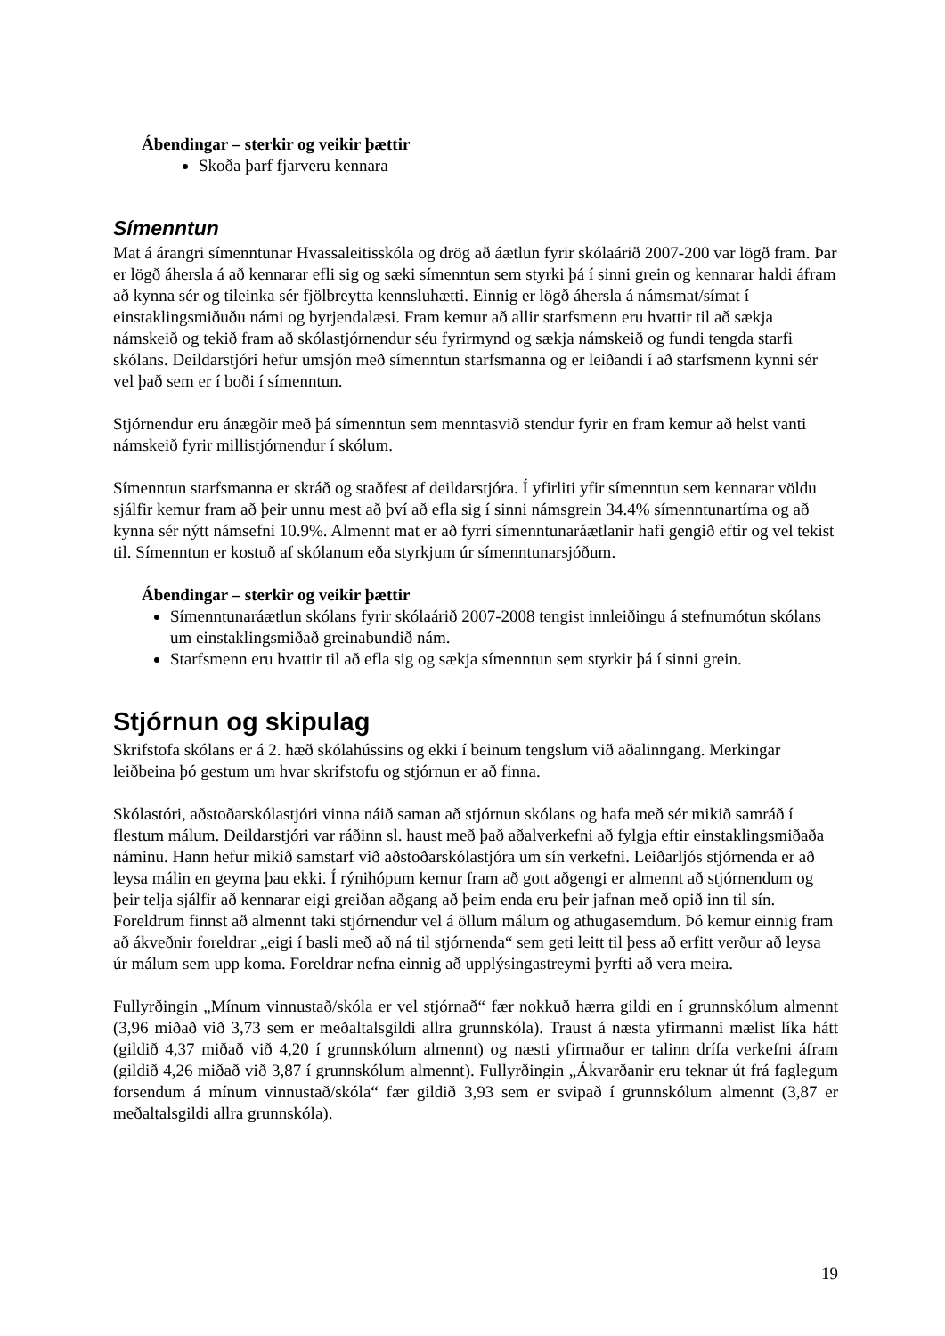Ábendingar – sterkir og veikir þættir
Skoða þarf fjarveru kennara
Símenntun
Mat á árangri símenntunar Hvassaleitisskóla og drög að áætlun fyrir skólaárið 2007-200 var lögð fram. Þar er lögð áhersla á að kennarar efli sig og sæki símenntun sem styrki þá í sinni grein og kennarar haldi áfram að kynna sér og tileinka sér fjölbreytta kennsluhætti. Einnig er lögð áhersla á námsmat/símat í einstaklingsmiðuðu námi og byrjendalæsi. Fram kemur að allir starfsmenn eru hvattir til að sækja námskeið og tekið fram að skólastjórnendur séu fyrirmynd og sækja námskeið og fundi tengda starfi skólans. Deildarstjóri hefur umsjón með símenntun starfsmanna og er leiðandi í að starfsmenn kynni sér vel það sem er í boði í símenntun.
Stjórnendur eru ánægðir með þá símenntun sem menntasvið stendur fyrir en fram kemur að helst vanti námskeið fyrir millistjórnendur í skólum.
Símenntun starfsmanna er skráð og staðfest af deildarstjóra. Í yfirliti yfir símenntun sem kennarar völdu sjálfir kemur fram að þeir unnu mest að því að efla sig í sinni námsgrein 34.4% símenntunartíma og að kynna sér nýtt námsefni 10.9%. Almennt mat er að fyrri símenntunaráætlanir hafi gengið eftir og vel tekist til. Símenntun er kostuð af skólanum eða styrkjum úr símenntunarsjóðum.
Ábendingar – sterkir og veikir þættir
Símenntunaráætlun skólans fyrir skólaárið 2007-2008 tengist innleiðingu á stefnumótun skólans um einstaklingsmiðað greinabundið nám.
Starfsmenn eru hvattir til að efla sig og sækja símenntun sem styrkir þá í sinni grein.
Stjórnun og skipulag
Skrifstofa skólans er á 2. hæð skólahússins og ekki í beinum tengslum við aðalinngang. Merkingar leiðbeina þó gestum um hvar skrifstofu og stjórnun er að finna.
Skólastóri, aðstoðarskólastjóri vinna náið saman að stjórnun skólans og hafa með sér mikið samráð í flestum málum. Deildarstjóri var ráðinn sl. haust með það aðalverkefni að fylgja eftir einstaklingsmiðaða náminu. Hann hefur mikið samstarf við aðstoðarskólastjóra um sín verkefni. Leiðarljós stjórnenda er að leysa málin en geyma þau ekki. Í rýnihópum kemur fram að gott aðgengi er almennt að stjórnendum og þeir telja sjálfir að kennarar eigi greiðan aðgang að þeim enda eru þeir jafnan með opið inn til sín. Foreldrum finnst að almennt taki stjórnendur vel á öllum málum og athugasemdum. Þó kemur einnig fram að ákveðnir foreldrar „eigi í basli með að ná til stjórnenda“ sem geti leitt til þess að erfitt verður að leysa úr málum sem upp koma. Foreldrar nefna einnig að upplýsingastreymi þyrfti að vera meira.
Fullyrðingin „Mínum vinnustað/skóla er vel stjórnað“ fær nokkuð hærra gildi en í grunnskólum almennt (3,96 miðað við 3,73 sem er meðaltalsgildi allra grunnskóla). Traust á næsta yfirmanni mælist líka hátt (gildið 4,37 miðað við 4,20 í grunnskólum almennt) og næsti yfirmaður er talinn drífa verkefni áfram (gildið 4,26 miðað við 3,87 í grunnskólum almennt). Fullyrðingin „Ákvarðanir eru teknar út frá faglegum forsendum á mínum vinnustað/skóla“ fær gildið 3,93 sem er svipað í grunnskólum almennt (3,87 er meðaltalsgildi allra grunnskóla).
19